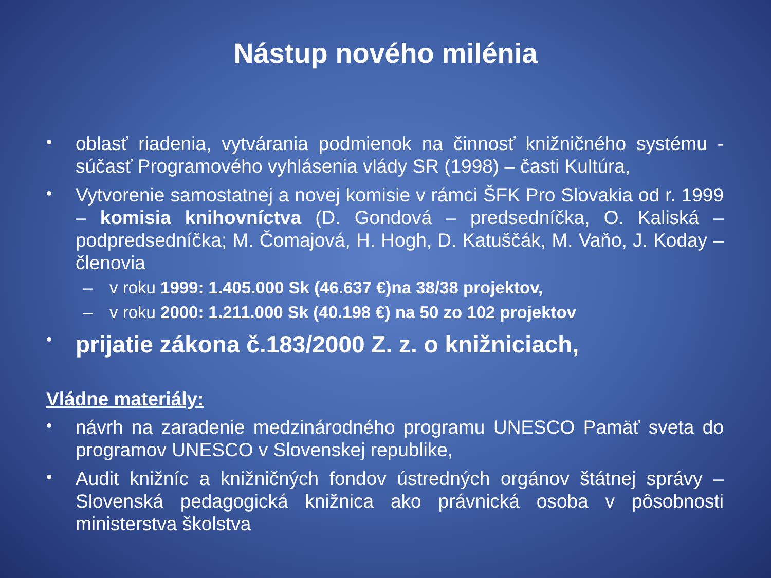Nástup nového milénia
•
oblasť riadenia, vytvárania podmienok na činnosť knižničného systému - súčasť Programového vyhlásenia vlády SR (1998) – časti Kultúra,
•
Vytvorenie samostatnej a novej komisie v rámci ŠFK Pro Slovakia od r. 1999 – komisia knihovníctva (D. Gondová – predsedníčka, O. Kaliská – podpredsedníčka; M. Čomajová, H. Hogh, D. Katuščák, M. Vaňo, J. Koday – členovia
– v roku 1999: 1.405.000 Sk (46.637 €)na 38/38 projektov,
– v roku 2000: 1.211.000 Sk (40.198 €) na 50 zo 102 projektov
•
prijatie zákona č.183/2000 Z. z. o knižniciach,
Vládne materiály:
•
návrh na zaradenie medzinárodného programu UNESCO Pamäť sveta do programov UNESCO v Slovenskej republike,
•
Audit knižníc a knižničných fondov ústredných orgánov štátnej správy – Slovenská pedagogická knižnica ako právnická osoba v pôsobnosti ministerstva školstva